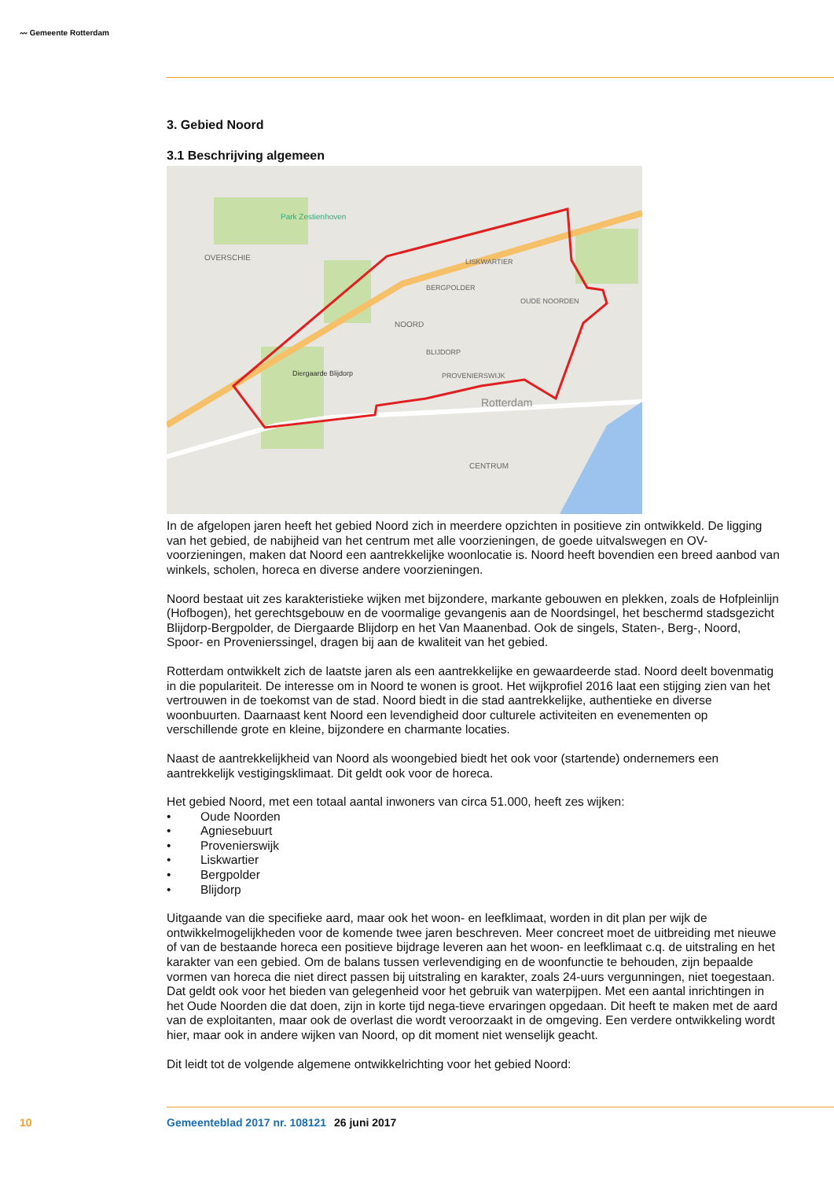〰 Gemeente Rotterdam
3. Gebied Noord
3.1 Beschrijving algemeen
Park Zestienhoven
OVERSCHIE
NOORD
LISKWARTIER
BERGPOLDER
OUDE NOORDEN
BLIJDORP
PROVENIERSWIJK
Diergaarde Blijdorp
Rotterdam
CENTRUM
In de afgelopen jaren heeft het gebied Noord zich in meerdere opzichten in positieve zin ontwikkeld. De ligging van het gebied, de nabijheid van het centrum met alle voorzieningen, de goede uitvalswegen en OV-voorzieningen, maken dat Noord een aantrekkelijke woonlocatie is. Noord heeft bovendien een breed aanbod van winkels, scholen, horeca en diverse andere voorzieningen.
Noord bestaat uit zes karakteristieke wijken met bijzondere, markante gebouwen en plekken, zoals de Hofpleinlijn (Hofbogen), het gerechtsgebouw en de voormalige gevangenis aan de Noordsingel, het beschermd stadsgezicht Blijdorp-Bergpolder, de Diergaarde Blijdorp en het Van Maanenbad. Ook de singels, Staten-, Berg-, Noord, Spoor- en Provenierssingel, dragen bij aan de kwaliteit van het gebied.
Rotterdam ontwikkelt zich de laatste jaren als een aantrekkelijke en gewaardeerde stad. Noord deelt bovenmatig in die populariteit. De interesse om in Noord te wonen is groot. Het wijkprofiel 2016 laat een stijging zien van het vertrouwen in de toekomst van de stad. Noord biedt in die stad aantrekkelijke, authentieke en diverse woonbuurten. Daarnaast kent Noord een levendigheid door culturele activiteiten en evenementen op verschillende grote en kleine, bijzondere en charmante locaties.
Naast de aantrekkelijkheid van Noord als woongebied biedt het ook voor (startende) ondernemers een aantrekkelijk vestigingsklimaat. Dit geldt ook voor de horeca.
Het gebied Noord, met een totaal aantal inwoners van circa 51.000, heeft zes wijken:
• Oude Noorden
• Agniesebuurt
• Provenierswijk
• Liskwartier
• Bergpolder
• Blijdorp
Uitgaande van die specifieke aard, maar ook het woon- en leefklimaat, worden in dit plan per wijk de ontwikkelmogelijkheden voor de komende twee jaren beschreven. Meer concreet moet de uitbreiding met nieuwe of van de bestaande horeca een positieve bijdrage leveren aan het woon- en leefklimaat c.q. de uitstraling en het karakter van een gebied. Om de balans tussen verlevendiging en de woonfunctie te behouden, zijn bepaalde vormen van horeca die niet direct passen bij uitstraling en karakter, zoals 24-uurs vergunningen, niet toegestaan. Dat geldt ook voor het bieden van gelegenheid voor het gebruik van waterpijpen. Met een aantal inrichtingen in het Oude Noorden die dat doen, zijn in korte tijd nega-tieve ervaringen opgedaan. Dit heeft te maken met de aard van de exploitanten, maar ook de overlast die wordt veroorzaakt in de omgeving. Een verdere ontwikkeling wordt hier, maar ook in andere wijken van Noord, op dit moment niet wenselijk geacht.
Dit leidt tot de volgende algemene ontwikkelrichting voor het gebied Noord:
10 Gemeenteblad 2017 nr. 108121 26 juni 2017